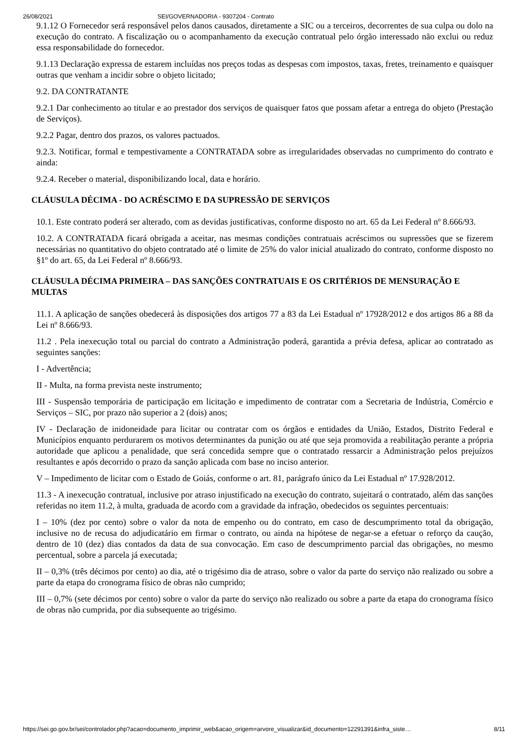26/08/2021 SEI/GOVERNADORIA - 9307204 - Contrato
9.1.12 O Fornecedor será responsável pelos danos causados, diretamente a SIC ou a terceiros, decorrentes de sua culpa ou dolo na execução do contrato. A fiscalização ou o acompanhamento da execução contratual pelo órgão interessado não exclui ou reduz essa responsabilidade do fornecedor.
9.1.13 Declaração expressa de estarem incluídas nos preços todas as despesas com impostos, taxas, fretes, treinamento e quaisquer outras que venham a incidir sobre o objeto licitado;
9.2. DA CONTRATANTE
9.2.1 Dar conhecimento ao titular e ao prestador dos serviços de quaisquer fatos que possam afetar a entrega do objeto (Prestação de Serviços).
9.2.2 Pagar, dentro dos prazos, os valores pactuados.
9.2.3. Notificar, formal e tempestivamente a CONTRATADA sobre as irregularidades observadas no cumprimento do contrato e ainda:
9.2.4. Receber o material, disponibilizando local, data e horário.
CLÁUSULA DÉCIMA - DO ACRÉSCIMO E DA SUPRESSÃO DE SERVIÇOS
10.1. Este contrato poderá ser alterado, com as devidas justificativas, conforme disposto no art. 65 da Lei Federal nº 8.666/93.
10.2. A CONTRATADA ficará obrigada a aceitar, nas mesmas condições contratuais acréscimos ou supressões que se fizerem necessárias no quantitativo do objeto contratado até o limite de 25% do valor inicial atualizado do contrato, conforme disposto no §1º do art. 65, da Lei Federal nº 8.666/93.
CLÁUSULA DÉCIMA PRIMEIRA – DAS SANÇÕES CONTRATUAIS E OS CRITÉRIOS DE MENSURAÇÃO E MULTAS
11.1. A aplicação de sanções obedecerá às disposições dos artigos 77 a 83 da Lei Estadual nº 17928/2012 e dos artigos 86 a 88 da Lei nº 8.666/93.
11.2 . Pela inexecução total ou parcial do contrato a Administração poderá, garantida a prévia defesa, aplicar ao contratado as seguintes sanções:
I - Advertência;
II - Multa, na forma prevista neste instrumento;
III - Suspensão temporária de participação em licitação e impedimento de contratar com a Secretaria de Indústria, Comércio e Serviços – SIC, por prazo não superior a 2 (dois) anos;
IV - Declaração de inidoneidade para licitar ou contratar com os órgãos e entidades da União, Estados, Distrito Federal e Municípios enquanto perdurarem os motivos determinantes da punição ou até que seja promovida a reabilitação perante a própria autoridade que aplicou a penalidade, que será concedida sempre que o contratado ressarcir a Administração pelos prejuízos resultantes e após decorrido o prazo da sanção aplicada com base no inciso anterior.
V – Impedimento de licitar com o Estado de Goiás, conforme o art. 81, parágrafo único da Lei Estadual nº 17.928/2012.
11.3 - A inexecução contratual, inclusive por atraso injustificado na execução do contrato, sujeitará o contratado, além das sanções referidas no item 11.2, à multa, graduada de acordo com a gravidade da infração, obedecidos os seguintes percentuais:
I – 10% (dez por cento) sobre o valor da nota de empenho ou do contrato, em caso de descumprimento total da obrigação, inclusive no de recusa do adjudicatário em firmar o contrato, ou ainda na hipótese de negar-se a efetuar o reforço da caução, dentro de 10 (dez) dias contados da data de sua convocação. Em caso de descumprimento parcial das obrigações, no mesmo percentual, sobre a parcela já executada;
II – 0,3% (três décimos por cento) ao dia, até o trigésimo dia de atraso, sobre o valor da parte do serviço não realizado ou sobre a parte da etapa do cronograma físico de obras não cumprido;
III – 0,7% (sete décimos por cento) sobre o valor da parte do serviço não realizado ou sobre a parte da etapa do cronograma físico de obras não cumprida, por dia subsequente ao trigésimo.
https://sei.go.gov.br/sei/controlador.php?acao=documento_imprimir_web&acao_origem=arvore_visualizar&id_documento=12291391&infra_siste… 8/11